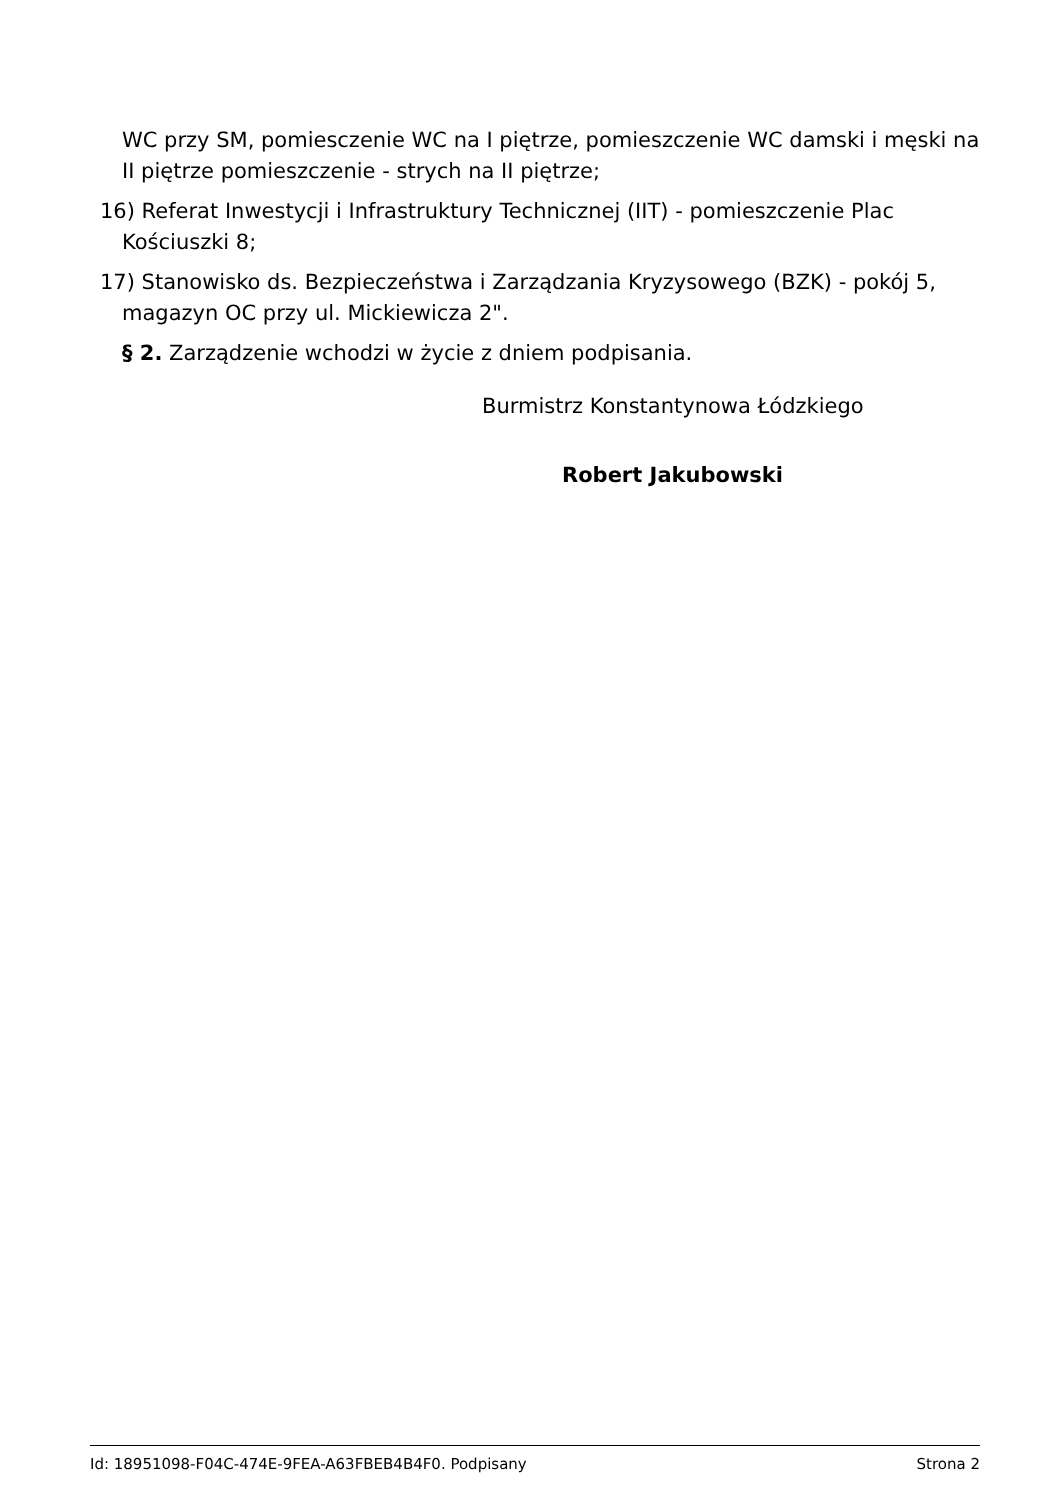WC przy SM, pomiesczenie WC na I piętrze, pomieszczenie WC damski i męski na II piętrze pomieszczenie - strych na II piętrze;
16) Referat Inwestycji i Infrastruktury Technicznej (IIT) - pomieszczenie Plac Kościuszki 8;
17) Stanowisko ds. Bezpieczeństwa i Zarządzania Kryzysowego (BZK) - pokój 5, magazyn OC przy ul. Mickiewicza 2".
§ 2. Zarządzenie wchodzi w życie z dniem podpisania.
Burmistrz Konstantynowa Łódzkiego
Robert Jakubowski
Id: 18951098-F04C-474E-9FEA-A63FBEB4B4F0. Podpisany Strona 2